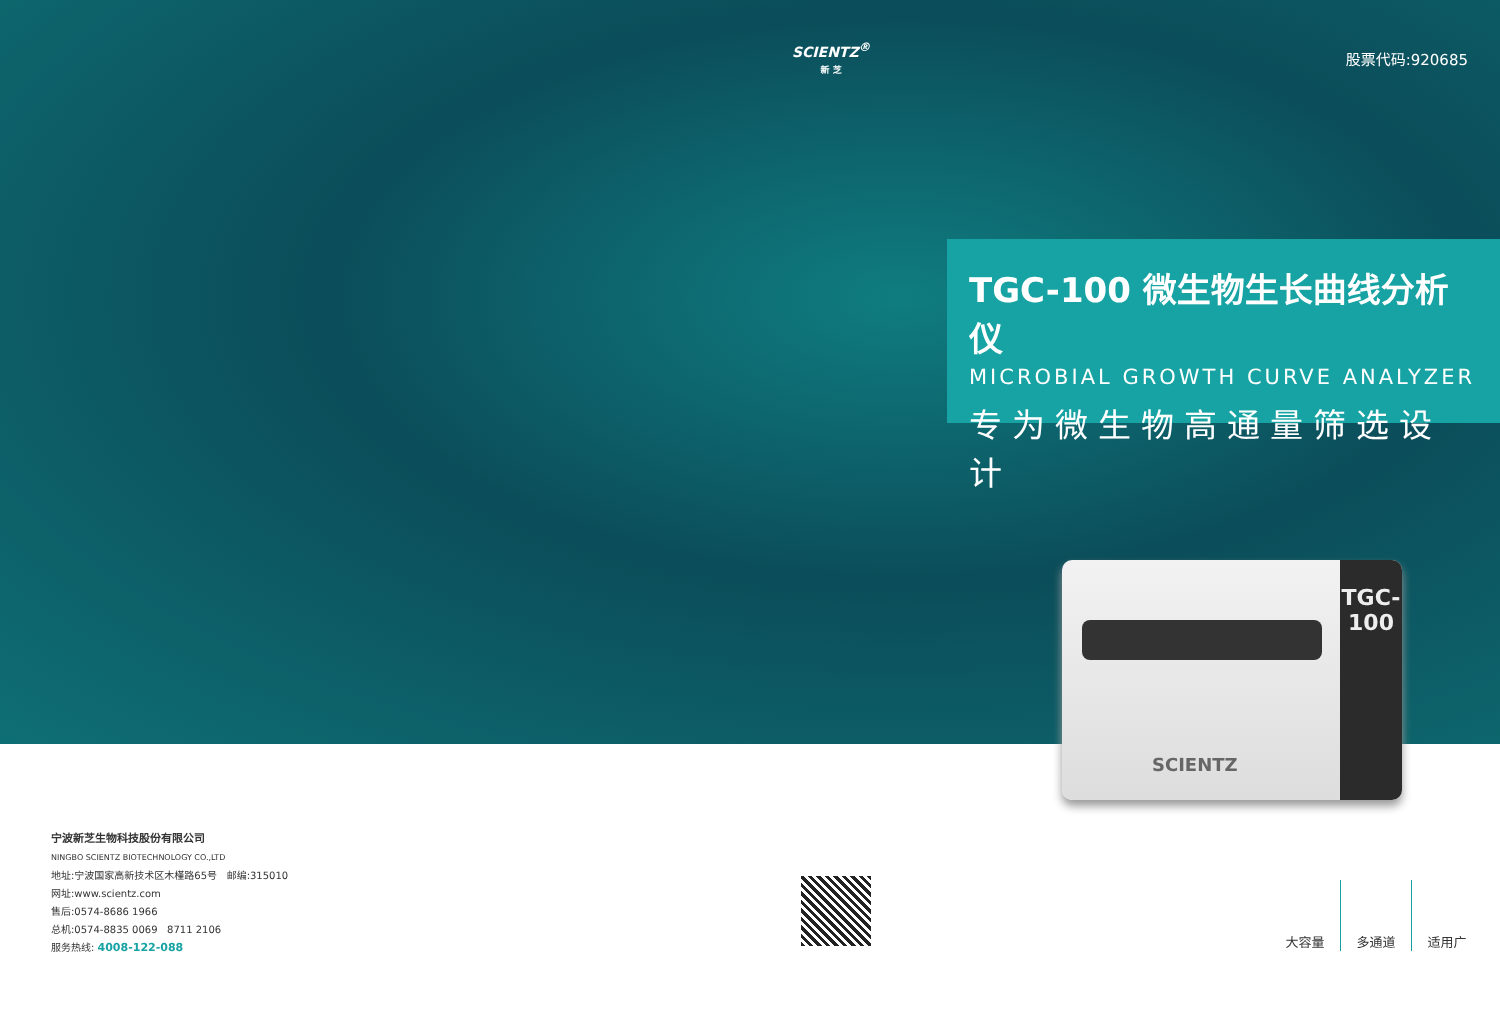SCIENTZ<sup>®</sup>
新 芝
股票代码:920685
TGC-100 微生物生长曲线分析仪
MICROBIAL GROWTH CURVE ANALYZER
专为微生物高通量筛选设计
TGC-100
SCIENTZ
宁波新芝生物科技股份有限公司
NINGBO SCIENTZ BIOTECHNOLOGY CO.,LTD
地址:宁波国家高新技术区木槿路65号 邮编:315010
网址:www.scientz.com
售后:0574-8686 1966
总机:0574-8835 0069 8711 2106
服务热线: 4008-122-088
大容量 多通道 适用广